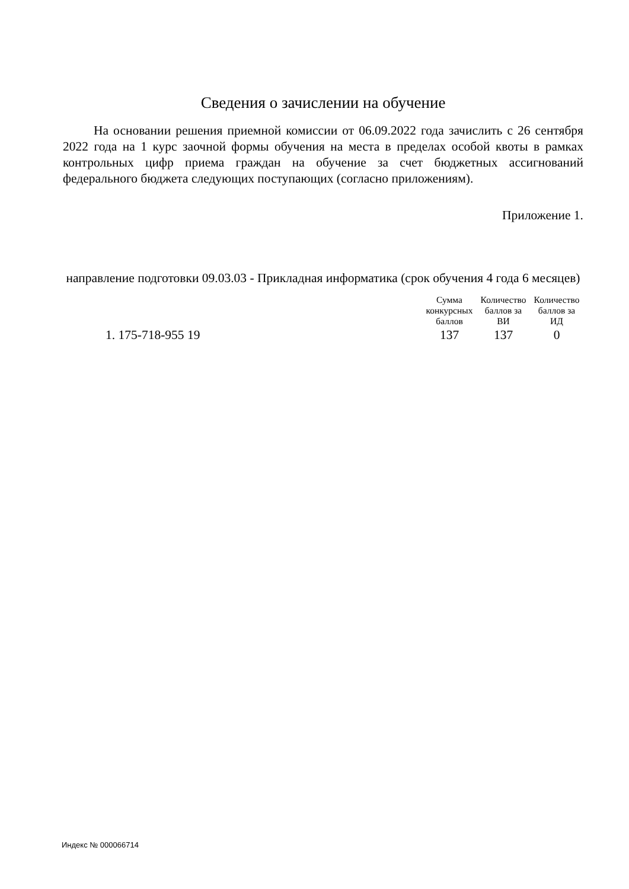Сведения о зачислении на обучение
На основании решения приемной комиссии от 06.09.2022 года зачислить с 26 сентября 2022 года на 1 курс заочной формы обучения на места в пределах особой квоты в рамках контрольных цифр приема граждан на обучение за счет бюджетных ассигнований федерального бюджета следующих поступающих (согласно приложениям).
Приложение 1.
направление подготовки 09.03.03 - Прикладная информатика (срок обучения 4 года 6 месяцев)
| | Сумма конкурсных баллов | Количество баллов за ВИ | Количество баллов за ИД |
| --- | --- | --- | --- |
| 1. 175-718-955 19 | 137 | 137 | 0 |
Индекс № 000066714